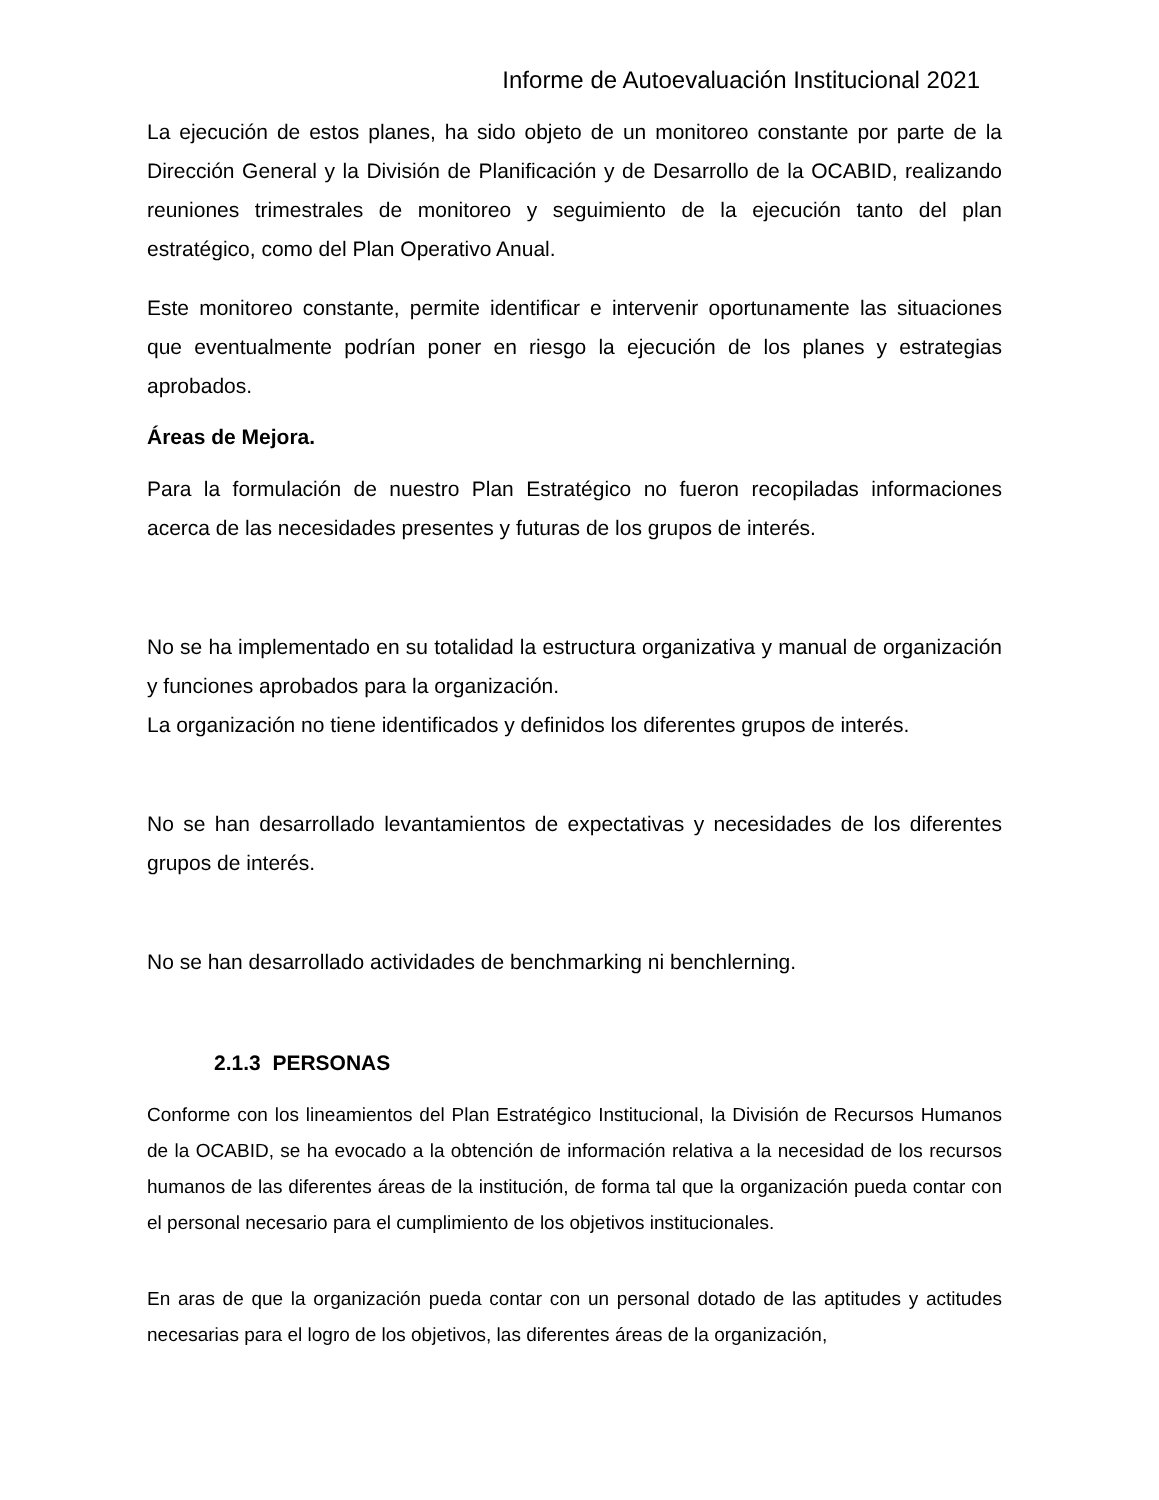Informe de Autoevaluación Institucional 2021
La ejecución de estos planes, ha sido objeto de un monitoreo constante por parte de la Dirección General y la División de Planificación y de Desarrollo de la OCABID, realizando reuniones trimestrales de monitoreo y seguimiento de la ejecución tanto del plan estratégico, como del Plan Operativo Anual.
Este monitoreo constante, permite identificar e intervenir oportunamente las situaciones que eventualmente podrían poner en riesgo la ejecución de los planes y estrategias aprobados.
Áreas de Mejora.
Para la formulación de nuestro Plan Estratégico no fueron recopiladas informaciones acerca de las necesidades presentes y futuras de los grupos de interés.
No se ha implementado en su totalidad la estructura organizativa y manual de organización y funciones aprobados para la organización.
La organización no tiene identificados y definidos los diferentes grupos de interés.
No se han desarrollado levantamientos de expectativas y necesidades de los diferentes grupos de interés.
No se han desarrollado actividades de benchmarking ni benchlerning.
2.1.3 PERSONAS
Conforme con los lineamientos del Plan Estratégico Institucional, la División de Recursos Humanos de la OCABID, se ha evocado a la obtención de información relativa a la necesidad de los recursos humanos de las diferentes áreas de la institución, de forma tal que la organización pueda contar con el personal necesario para el cumplimiento de los objetivos institucionales.
En aras de que la organización pueda contar con un personal dotado de las aptitudes y actitudes necesarias para el logro de los objetivos, las diferentes áreas de la organización,